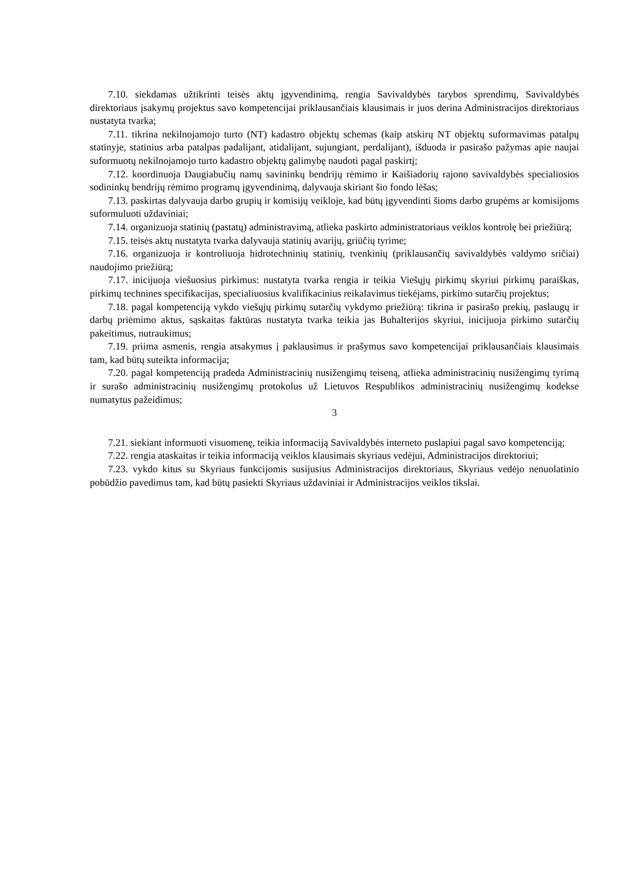7.10. siekdamas užtikrinti teisės aktų įgyvendinimą, rengia Savivaldybės tarybos sprendimų, Savivaldybės direktoriaus įsakymų projektus savo kompetencijai priklausančiais klausimais ir juos derina Administracijos direktoriaus nustatyta tvarka;
7.11. tikrina nekilnojamojo turto (NT) kadastro objektų schemas (kaip atskirų NT objektų suformavimas patalpų statinyje, statinius arba patalpas padalijant, atidalijant, sujungiant, perdalijant), išduoda ir pasirašo pažymas apie naujai suformuotų nekilnojamojo turto kadastro objektų galimybę naudoti pagal paskirtį;
7.12. koordinuoja Daugiabučių namų savininkų bendrijų rėmimo ir Kaišiadorių rajono savivaldybės specialiosios sodininkų bendrijų rėmimo programų įgyvendinimą, dalyvauja skiriant šio fondo lėšas;
7.13. paskirtas dalyvauja darbo grupių ir komisijų veikloje, kad būtų įgyvendinti šioms darbo grupėms ar komisijoms suformuluoti uždaviniai;
7.14. organizuoja statinių (pastatų) administravimą, atlieka paskirto administratoriaus veiklos kontrolę bei priežiūrą;
7.15. teisės aktų nustatyta tvarka dalyvauja statinių avarijų, griūčių tyrime;
7.16. organizuoja ir kontroliuoja hidrotechninių statinių, tvenkinių (priklausančių savivaldybės valdymo sričiai) naudojimo priežiūrą;
7.17. inicijuoja viešuosius pirkimus: nustatyta tvarka rengia ir teikia Viešųjų pirkimų skyriui pirkimų paraiškas, pirkimų technines specifikacijas, specialiuosius kvalifikacinius reikalavimus tiekėjams, pirkimo sutarčių projektus;
7.18. pagal kompetenciją vykdo viešųjų pirkimų sutarčių vykdymo priežiūrą: tikrina ir pasirašo prekių, paslaugų ir darbų priėmimo aktus, sąskaitas faktūras nustatyta tvarka teikia jas Buhalterijos skyriui, inicijuoja pirkimo sutarčių pakeitimus, nutraukimus;
7.19. priima asmenis, rengia atsakymus į paklausimus ir prašymus savo kompetencijai priklausančiais klausimais tam, kad būtų suteikta informacija;
7.20. pagal kompetenciją pradeda Administracinių nusižengimų teiseną, atlieka administracinių nusižengimų tyrimą ir surašo administracinių nusižengimų protokolus už Lietuvos Respublikos administracinių nusižengimų kodekse numatytus pažeidimus;
3
7.21. siekiant informuoti visuomenę, teikia informaciją Savivaldybės interneto puslapiui pagal savo kompetenciją;
7.22. rengia ataskaitas ir teikia informaciją veiklos klausimais skyriaus vedėjui, Administracijos direktoriui;
7.23. vykdo kitus su Skyriaus funkcijomis susijusius Administracijos direktoriaus, Skyriaus vedėjo nenuolatinio pobūdžio pavedimus tam, kad būtų pasiekti Skyriaus uždaviniai ir Administracijos veiklos tikslai.